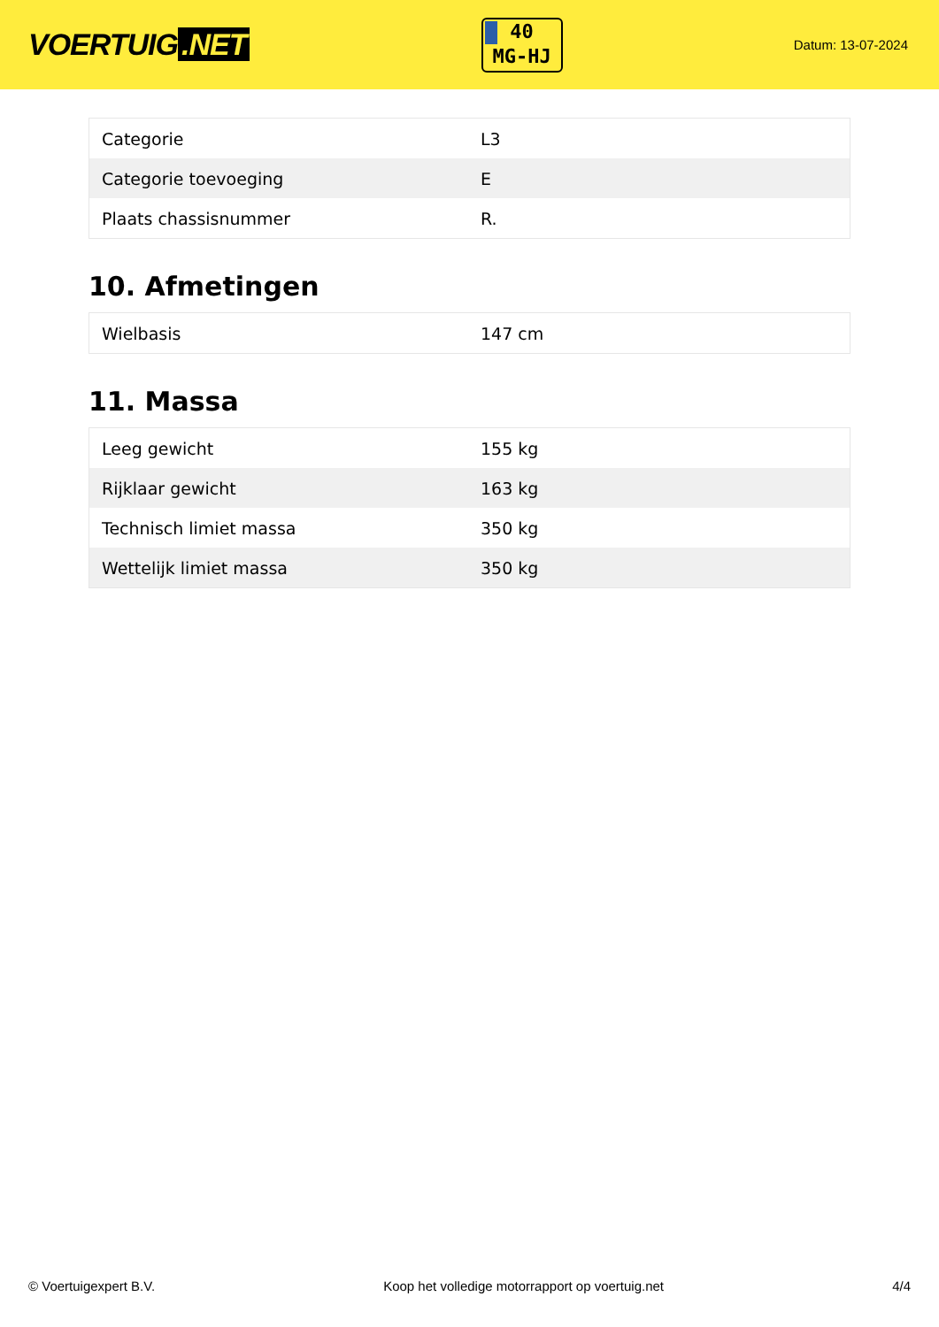VOERTUIG.NET
40
MG-HJ
Datum: 13-07-2024
| Categorie | L3 |
| Categorie toevoeging | E |
| Plaats chassisnummer | R. |
10. Afmetingen
| Wielbasis | 147 cm |
11. Massa
| Leeg gewicht | 155 kg |
| Rijklaar gewicht | 163 kg |
| Technisch limiet massa | 350 kg |
| Wettelijk limiet massa | 350 kg |
© Voertuigexpert B.V. Koop het volledige motorrapport op voertuig.net 4/4